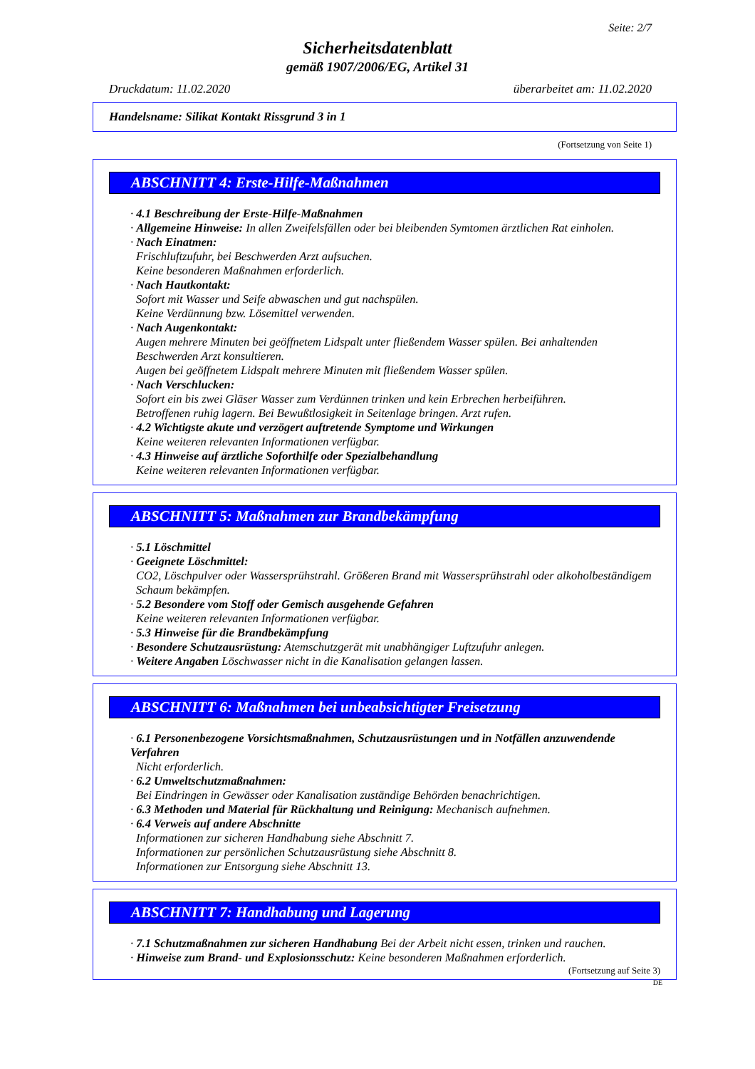Seite: 2/7
Sicherheitsdatenblatt
gemäß 1907/2006/EG, Artikel 31
Druckdatum: 11.02.2020 überarbeitet am: 11.02.2020
Handelsname: Silikat Kontakt Rissgrund 3 in 1
(Fortsetzung von Seite 1)
ABSCHNITT 4: Erste-Hilfe-Maßnahmen
· 4.1 Beschreibung der Erste-Hilfe-Maßnahmen
· Allgemeine Hinweise: In allen Zweifelsfällen oder bei bleibenden Symtomen ärztlichen Rat einholen.
· Nach Einatmen:
Frischluftzufuhr, bei Beschwerden Arzt aufsuchen.
Keine besonderen Maßnahmen erforderlich.
· Nach Hautkontakt:
Sofort mit Wasser und Seife abwaschen und gut nachspülen.
Keine Verdünnung bzw. Lösemittel verwenden.
· Nach Augenkontakt:
Augen mehrere Minuten bei geöffnetem Lidspalt unter fließendem Wasser spülen. Bei anhaltenden Beschwerden Arzt konsultieren.
Augen bei geöffnetem Lidspalt mehrere Minuten mit fließendem Wasser spülen.
· Nach Verschlucken:
Sofort ein bis zwei Gläser Wasser zum Verdünnen trinken und kein Erbrechen herbeiführen.
Betroffenen ruhig lagern. Bei Bewußtlosigkeit in Seitenlage bringen. Arzt rufen.
· 4.2 Wichtigste akute und verzögert auftretende Symptome und Wirkungen
Keine weiteren relevanten Informationen verfügbar.
· 4.3 Hinweise auf ärztliche Soforthilfe oder Spezialbehandlung
Keine weiteren relevanten Informationen verfügbar.
ABSCHNITT 5: Maßnahmen zur Brandbekämpfung
· 5.1 Löschmittel
· Geeignete Löschmittel:
CO2, Löschpulver oder Wassersprühstrahl. Größeren Brand mit Wassersprühstrahl oder alkoholbeständigem Schaum bekämpfen.
· 5.2 Besondere vom Stoff oder Gemisch ausgehende Gefahren
Keine weiteren relevanten Informationen verfügbar.
· 5.3 Hinweise für die Brandbekämpfung
· Besondere Schutzausrüstung: Atemschutzgerät mit unabhängiger Luftzufuhr anlegen.
· Weitere Angaben Löschwasser nicht in die Kanalisation gelangen lassen.
ABSCHNITT 6: Maßnahmen bei unbeabsichtigter Freisetzung
· 6.1 Personenbezogene Vorsichtsmaßnahmen, Schutzausrüstungen und in Notfällen anzuwendende Verfahren
Nicht erforderlich.
· 6.2 Umweltschutzmaßnahmen:
Bei Eindringen in Gewässer oder Kanalisation zuständige Behörden benachrichtigen.
· 6.3 Methoden und Material für Rückhaltung und Reinigung: Mechanisch aufnehmen.
· 6.4 Verweis auf andere Abschnitte
Informationen zur sicheren Handhabung siehe Abschnitt 7.
Informationen zur persönlichen Schutzausrüstung siehe Abschnitt 8.
Informationen zur Entsorgung siehe Abschnitt 13.
ABSCHNITT 7: Handhabung und Lagerung
· 7.1 Schutzmaßnahmen zur sicheren Handhabung Bei der Arbeit nicht essen, trinken und rauchen.
· Hinweise zum Brand- und Explosionsschutz: Keine besonderen Maßnahmen erforderlich.
(Fortsetzung auf Seite 3)
DE